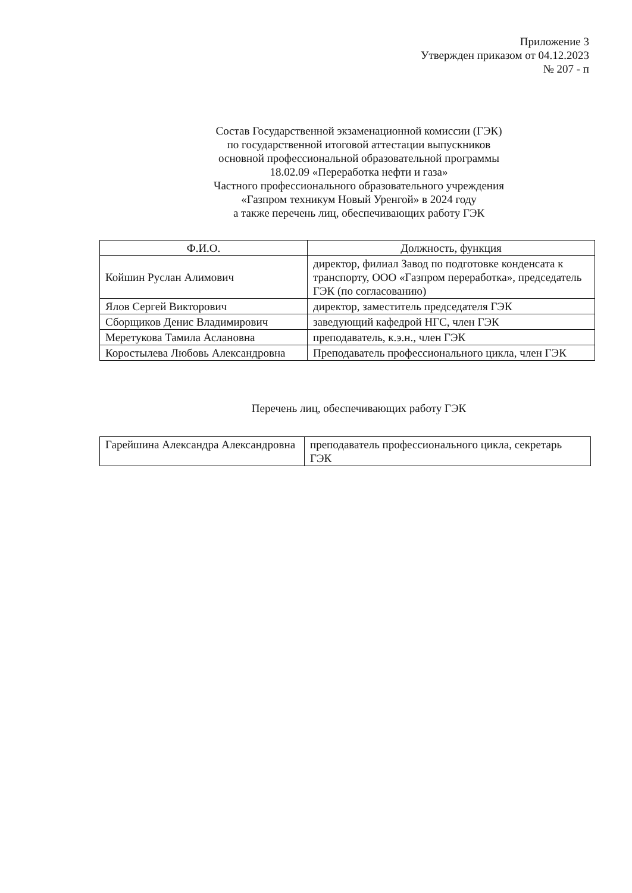Приложение 3
Утвержден приказом от 04.12.2023
№ 207 - п
Состав Государственной экзаменационной комиссии (ГЭК)
по государственной итоговой аттестации выпускников
основной профессиональной образовательной программы
18.02.09 «Переработка нефти и газа»
Частного профессионального образовательного учреждения
«Газпром техникум Новый Уренгой» в 2024 году
а также перечень лиц, обеспечивающих работу ГЭК
| Ф.И.О. | Должность, функция |
| --- | --- |
| Койшин Руслан Алимович | директор, филиал Завод по подготовке конденсата к транспорту, ООО «Газпром переработка», председатель ГЭК (по согласованию) |
| Ялов Сергей Викторович | директор, заместитель председателя ГЭК |
| Сборщиков Денис Владимирович | заведующий кафедрой НГС, член ГЭК |
| Меретукова Тамила Аслановна | преподаватель, к.э.н., член ГЭК |
| Коростылева Любовь Александровна | Преподаватель профессионального цикла, член ГЭК |
Перечень лиц, обеспечивающих работу ГЭК
| Гарейшина Александра Александровна | преподаватель профессионального цикла, секретарь ГЭК |